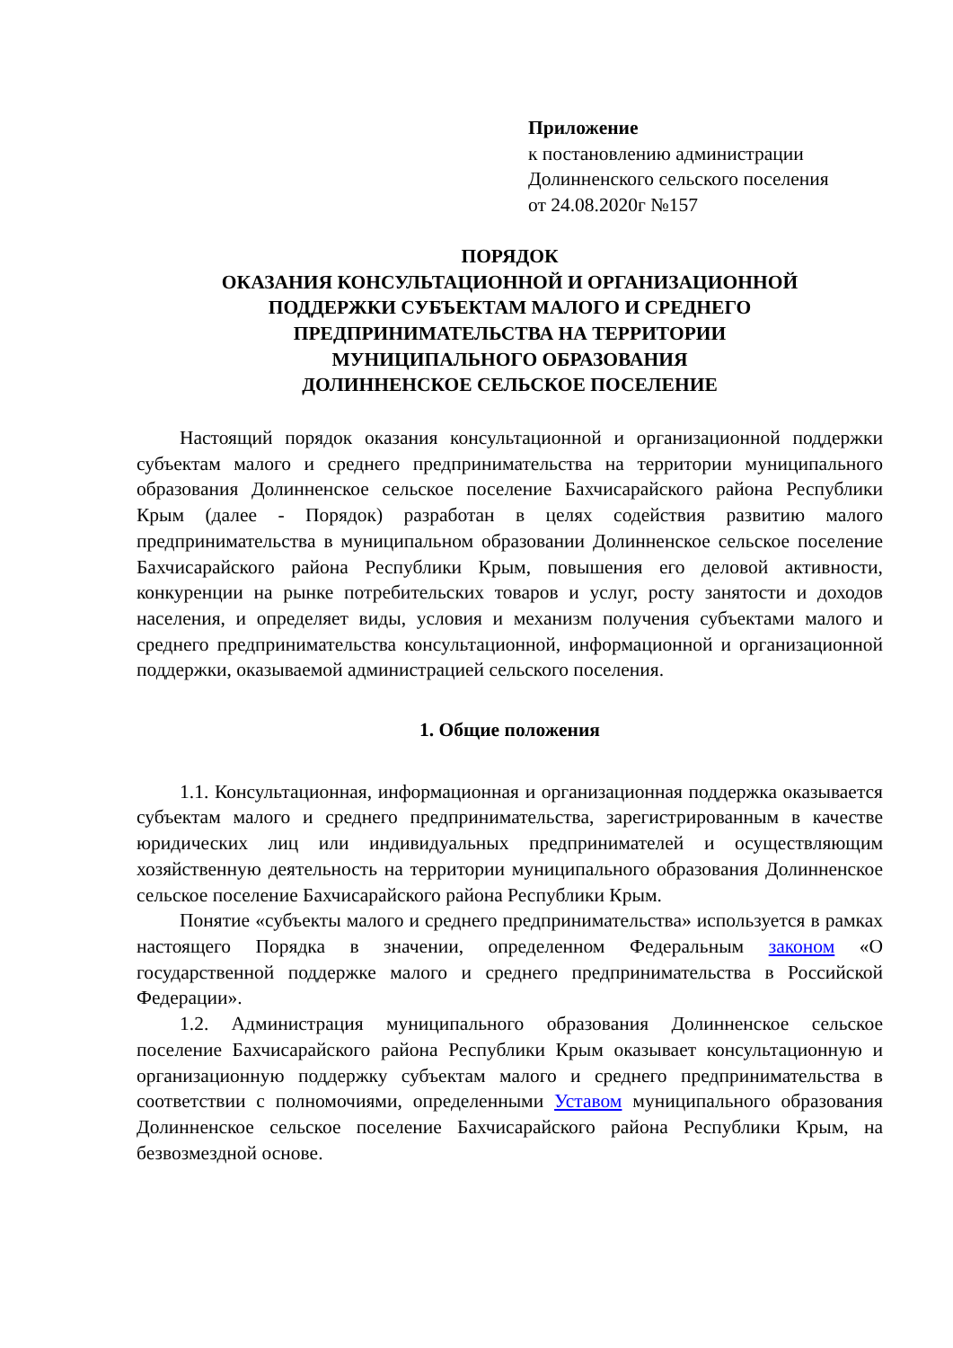Приложение
к постановлению администрации
Долинненского сельского поселения
от 24.08.2020г №157
ПОРЯДОК
ОКАЗАНИЯ КОНСУЛЬТАЦИОННОЙ И ОРГАНИЗАЦИОННОЙ
ПОДДЕРЖКИ СУБЪЕКТАМ МАЛОГО И СРЕДНЕГО
ПРЕДПРИНИМАТЕЛЬСТВА НА ТЕРРИТОРИИ
МУНИЦИПАЛЬНОГО ОБРАЗОВАНИЯ
ДОЛИННЕНСКОЕ СЕЛЬСКОЕ ПОСЕЛЕНИЕ
Настоящий порядок оказания консультационной и организационной поддержки субъектам малого и среднего предпринимательства на территории муниципального образования Долинненское сельское поселение Бахчисарайского района Республики Крым (далее - Порядок) разработан в целях содействия развитию малого предпринимательства в муниципальном образовании Долинненское сельское поселение Бахчисарайского района Республики Крым, повышения его деловой активности, конкуренции на рынке потребительских товаров и услуг, росту занятости и доходов населения, и определяет виды, условия и механизм получения субъектами малого и среднего предпринимательства консультационной, информационной и организационной поддержки, оказываемой администрацией сельского поселения.
1. Общие положения
1.1. Консультационная, информационная и организационная поддержка оказывается субъектам малого и среднего предпринимательства, зарегистрированным в качестве юридических лиц или индивидуальных предпринимателей и осуществляющим хозяйственную деятельность на территории муниципального образования Долинненское сельское поселение Бахчисарайского района Республики Крым.
Понятие «субъекты малого и среднего предпринимательства» используется в рамках настоящего Порядка в значении, определенном Федеральным законом «О государственной поддержке малого и среднего предпринимательства в Российской Федерации».
1.2. Администрация муниципального образования Долинненское сельское поселение Бахчисарайского района Республики Крым оказывает консультационную и организационную поддержку субъектам малого и среднего предпринимательства в соответствии с полномочиями, определенными Уставом муниципального образования Долинненское сельское поселение Бахчисарайского района Республики Крым, на безвозмездной основе.